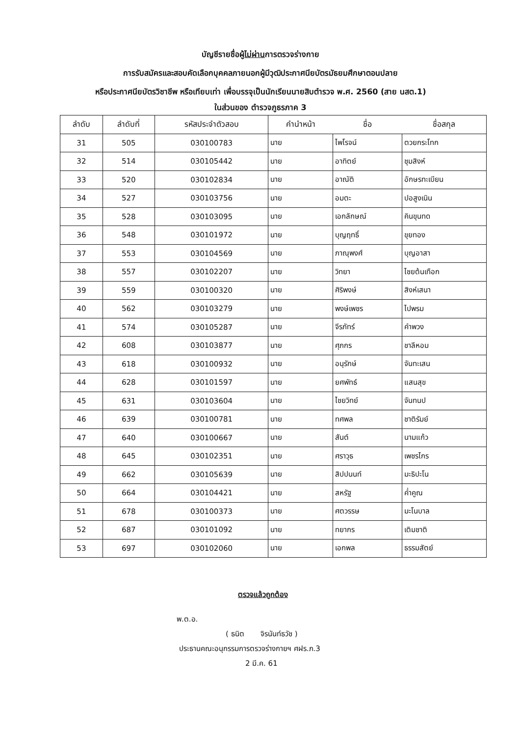บัญชีรายชื่อผู้ไม่ผ่านการตรวจร่างกาย
การรับสมัครและสอบคัดเลือกบุคคลภายนอกผู้มีวุฒิประกาศนียบัตรมัธยมศึกษาตอนปลาย
หรือประกาศนียบัตรวิชาชีพ หรือเทียบเท่า เพื่อบรรจุเป็นนักเรียนนายสิบตำรวจ พ.ศ. 2560 (สาย นสต.1)
ในส่วนของ ตำรวจภูธรภาค 3
| ลำดับ | ลำดับที่ | รหัสประจำตัวสอบ | คำนำหน้า | ชื่อ | ชื่อสกุล |
| --- | --- | --- | --- | --- | --- |
| 31 | 505 | 030100783 | นาย | ไพโรจน์ | ตวยกระโทก |
| 32 | 514 | 030105442 | นาย | อาทิตย์ | ชุมสิงห์ |
| 33 | 520 | 030102834 | นาย | อาณัติ | อักษรทะเบียน |
| 34 | 527 | 030103756 | นาย | อมตะ | ปอสูงเนิน |
| 35 | 528 | 030103095 | นาย | เอกลักษณ์ | คินขุนทด |
| 36 | 548 | 030101972 | นาย | บุญฤทธิ์ | ขุยทอง |
| 37 | 553 | 030104569 | นาย | ภาณุพงศ์ | บุญอาสา |
| 38 | 557 | 030102207 | นาย | วิทยา | ไชยต้นเทือก |
| 39 | 559 | 030100320 | นาย | ศิริพงษ์ | สิงห์เสนา |
| 40 | 562 | 030103279 | นาย | พงษ์เพชร | ไปพรม |
| 41 | 574 | 030105287 | นาย | จีรภัทร์ | คำพวง |
| 42 | 608 | 030103877 | นาย | ศุภกร | ชาลีหอม |
| 43 | 618 | 030100932 | นาย | อนุรักษ์ | จันทะเสน |
| 44 | 628 | 030101597 | นาย | ยศพัทธ์ | แสนสุข |
| 45 | 631 | 030103604 | นาย | ไชยวิทย์ | จันทนป |
| 46 | 639 | 030100781 | นาย | ทศพล | ชาติรัมย์ |
| 47 | 640 | 030100667 | นาย | สันต์ | นามแก้ว |
| 48 | 645 | 030102351 | นาย | ศราวุธ | เพชรไกร |
| 49 | 662 | 030105639 | นาย | สิปปนนท์ | มะธิปะโน |
| 50 | 664 | 030104421 | นาย | สหรัฐ | ค่ำคูณ |
| 51 | 678 | 030100373 | นาย | ศตวรรษ | มะโนบาล |
| 52 | 687 | 030101092 | นาย | ทยากร | เติมชาติ |
| 53 | 697 | 030102060 | นาย | เอกพล | ธรรมสัตย์ |
ตรวจแล้วถูกต้อง
พ.ต.อ.
( ธนิต จิรนันท์ธวัช )
ประธานคณะอนุกรรมการตรวจร่างกายฯ ศฝร.ภ.3
2 มี.ค. 61